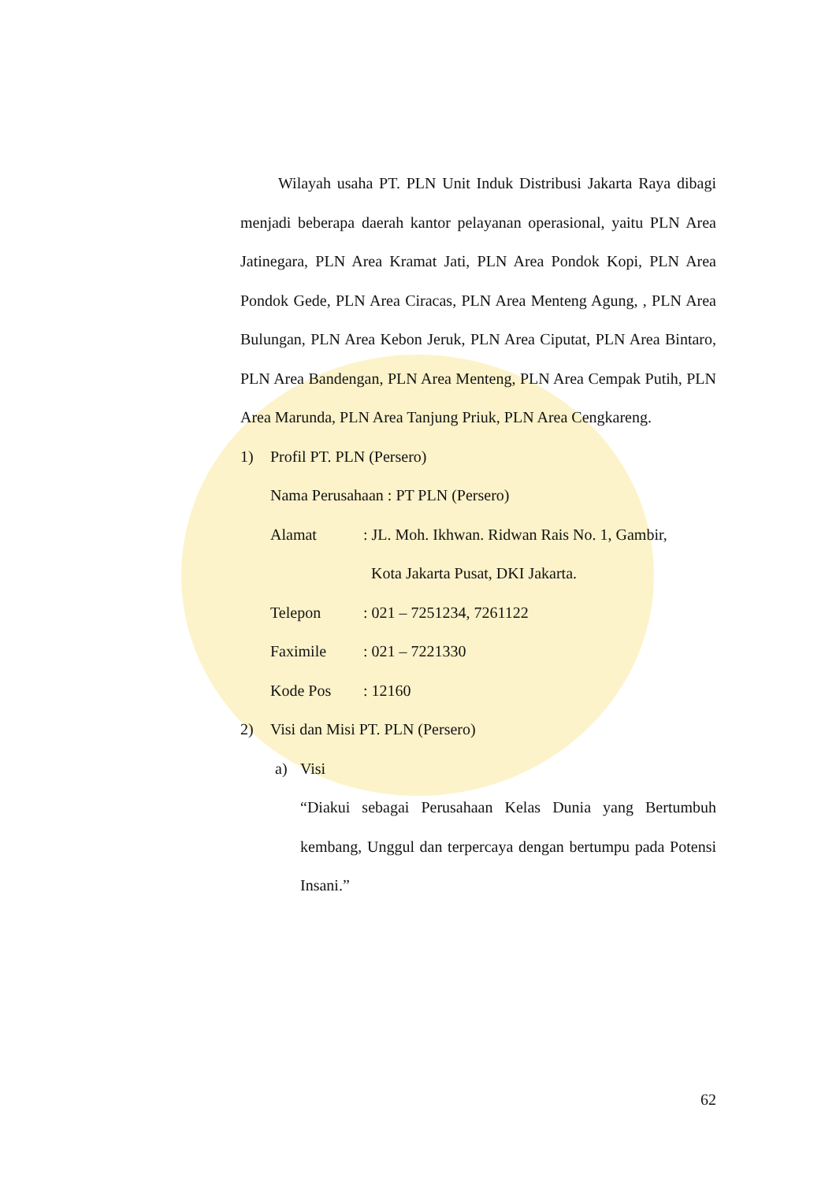Wilayah usaha PT. PLN Unit Induk Distribusi Jakarta Raya dibagi menjadi beberapa daerah kantor pelayanan operasional, yaitu PLN Area Jatinegara, PLN Area Kramat Jati, PLN Area Pondok Kopi, PLN Area Pondok Gede, PLN Area Ciracas, PLN Area Menteng Agung, , PLN Area Bulungan, PLN Area Kebon Jeruk, PLN Area Ciputat, PLN Area Bintaro, PLN Area Bandengan, PLN Area Menteng, PLN Area Cempak Putih, PLN Area Marunda, PLN Area Tanjung Priuk, PLN Area Cengkareng.
1) Profil PT. PLN (Persero)
Nama Perusahaan : PT PLN (Persero)
Alamat: JL. Moh. Ikhwan. Ridwan Rais No. 1, Gambir,
Kota Jakarta Pusat, DKI Jakarta.
Telepon: 021 – 7251234, 7261122
Faximile: 021 – 7221330
Kode Pos: 12160
2) Visi dan Misi PT. PLN (Persero)
a) Visi
“Diakui sebagai Perusahaan Kelas Dunia yang Bertumbuh kembang, Unggul dan terpercaya dengan bertumpu pada Potensi Insani.”
62